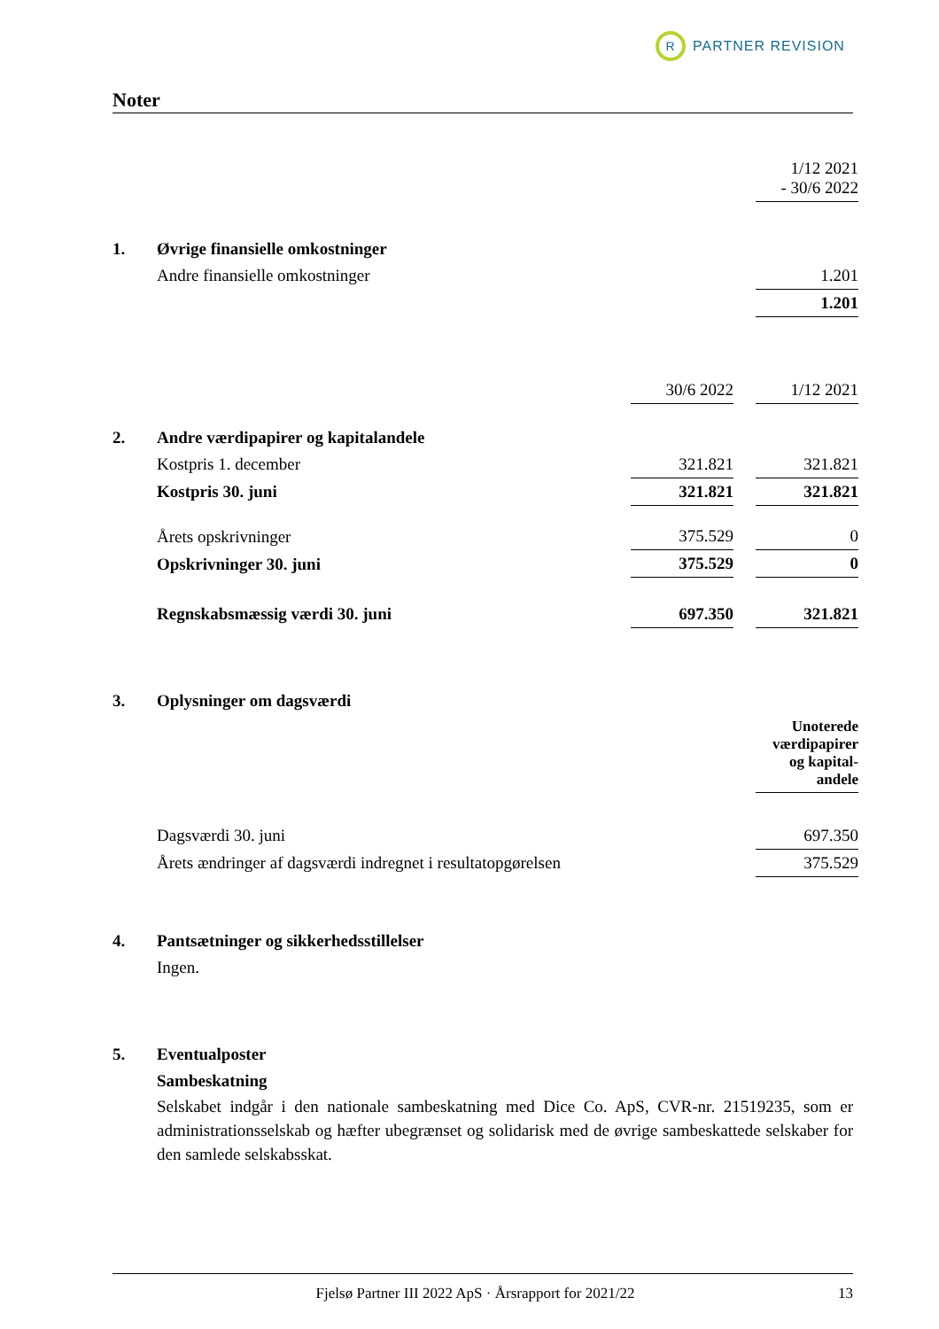R
PARTNER REVISION
Noter
| | | | | 1/12 2021 - 30/6 2022 |
| 1. | Øvrige finansielle omkostninger | | | |
| | Andre finansielle omkostninger | | | 1.201 |
| | | | | 1.201 |
| | | 30/6 2022 | | 1/12 2021 |
| 2. | Andre værdipapirer og kapitalandele | | | |
| | Kostpris 1. december | 321.821 | | 321.821 |
| | Kostpris 30. juni | 321.821 | | 321.821 |
| | Årets opskrivninger | 375.529 | | 0 |
| | Opskrivninger 30. juni | 375.529 | | 0 |
| | Regnskabsmæssig værdi 30. juni | 697.350 | | 321.821 |
| 3. | Oplysninger om dagsværdi | | | |
| | | | | Unoterede værdipapirer og kapital-andele |
| | Dagsværdi 30. juni | | | 697.350 |
| | Årets ændringer af dagsværdi indregnet i resultatopgørelsen | | | 375.529 |
| 4. | Pantsætninger og sikkerhedsstillelser | | | |
| | Ingen. | | | |
| 5. | Eventualposter | | | |
| | Sambeskatning | | | |
Selskabet indgår i den nationale sambeskatning med Dice Co. ApS, CVR-nr. 21519235, som er administrationsselskab og hæfter ubegrænset og solidarisk med de øvrige sambeskattede selskaber for den samlede selskabsskat.
Fjelsø Partner III 2022 ApS · Årsrapport for 2021/22 13